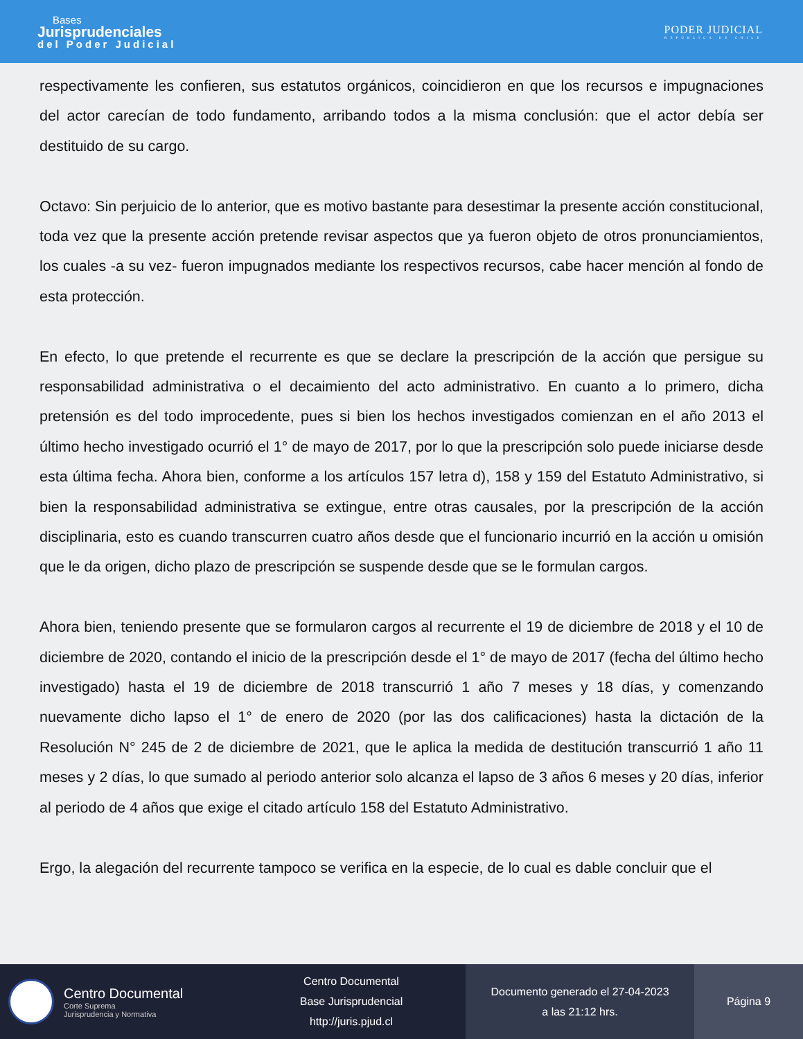Bases
Jurisprudenciales
del Poder Judicial
PODER JUDICIAL
REPÚBLICA DE CHILE
respectivamente les confieren, sus estatutos orgánicos, coincidieron en que los recursos e impugnaciones del actor carecían de todo fundamento, arribando todos a la misma conclusión: que el actor debía ser destituido de su cargo.
Octavo: Sin perjuicio de lo anterior, que es motivo bastante para desestimar la presente acción constitucional, toda vez que la presente acción pretende revisar aspectos que ya fueron objeto de otros pronunciamientos, los cuales -a su vez- fueron impugnados mediante los respectivos recursos, cabe hacer mención al fondo de esta protección.
En efecto, lo que pretende el recurrente es que se declare la prescripción de la acción que persigue su responsabilidad administrativa o el decaimiento del acto administrativo. En cuanto a lo primero, dicha pretensión es del todo improcedente, pues si bien los hechos investigados comienzan en el año 2013 el último hecho investigado ocurrió el 1° de mayo de 2017, por lo que la prescripción solo puede iniciarse desde esta última fecha. Ahora bien, conforme a los artículos 157 letra d), 158 y 159 del Estatuto Administrativo, si bien la responsabilidad administrativa se extingue, entre otras causales, por la prescripción de la acción disciplinaria, esto es cuando transcurren cuatro años desde que el funcionario incurrió en la acción u omisión que le da origen, dicho plazo de prescripción se suspende desde que se le formulan cargos.
Ahora bien, teniendo presente que se formularon cargos al recurrente el 19 de diciembre de 2018 y el 10 de diciembre de 2020, contando el inicio de la prescripción desde el 1° de mayo de 2017 (fecha del último hecho investigado) hasta el 19 de diciembre de 2018 transcurrió 1 año 7 meses y 18 días, y comenzando nuevamente dicho lapso el 1° de enero de 2020 (por las dos calificaciones) hasta la dictación de la Resolución N° 245 de 2 de diciembre de 2021, que le aplica la medida de destitución transcurrió 1 año 11 meses y 2 días, lo que sumado al periodo anterior solo alcanza el lapso de 3 años 6 meses y 20 días, inferior al periodo de 4 años que exige el citado artículo 158 del Estatuto Administrativo.
Ergo, la alegación del recurrente tampoco se verifica en la especie, de lo cual es dable concluir que el
Centro Documental
Corte Suprema
Jurisprudencia y Normativa
Centro Documental
Base Jurisprudencial
http://juris.pjud.cl
Documento generado el 27-04-2023
a las 21:12 hrs.
Página 9